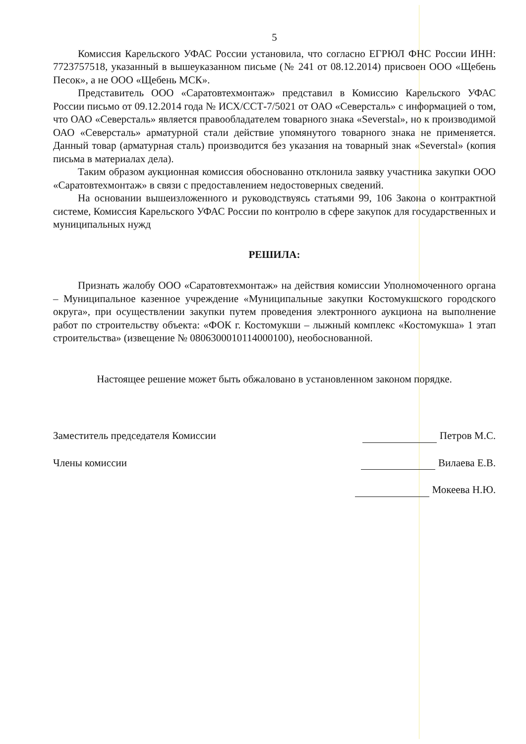5
Комиссия Карельского УФАС России установила, что согласно ЕГРЮЛ ФНС России ИНН: 7723757518, указанный в вышеуказанном письме (№ 241 от 08.12.2014) присвоен ООО «Щебень Песок», а не ООО «Щебень МСК».
Представитель ООО «Саратовтехмонтаж» представил в Комиссию Карельского УФАС России письмо от 09.12.2014 года № ИСХ/ССТ-7/5021 от ОАО «Северсталь» с информацией о том, что ОАО «Северсталь» является правообладателем товарного знака «Severstal», но к производимой ОАО «Северсталь» арматурной стали действие упомянутого товарного знака не применяется. Данный товар (арматурная сталь) производится без указания на товарный знак «Severstal» (копия письма в материалах дела).
Таким образом аукционная комиссия обоснованно отклонила заявку участника закупки ООО «Саратовтехмонтаж» в связи с предоставлением недостоверных сведений.
На основании вышеизложенного и руководствуясь статьями 99, 106 Закона о контрактной системе, Комиссия Карельского УФАС России по контролю в сфере закупок для государственных и муниципальных нужд
РЕШИЛА:
Признать жалобу ООО «Саратовтехмонтаж» на действия комиссии Уполномоченного органа – Муниципальное казенное учреждение «Муниципальные закупки Костомукшского городского округа», при осуществлении закупки путем проведения электронного аукциона на выполнение работ по строительству объекта: «ФОК г. Костомукши – лыжный комплекс «Костомукша» 1 этап строительства» (извещение № 0806300010114000100), необоснованной.
Настоящее решение может быть обжаловано в установленном законом порядке.
Заместитель председателя Комиссии Петров М.С.
Члены комиссии Вилаева Е.В.
Мокеева Н.Ю.